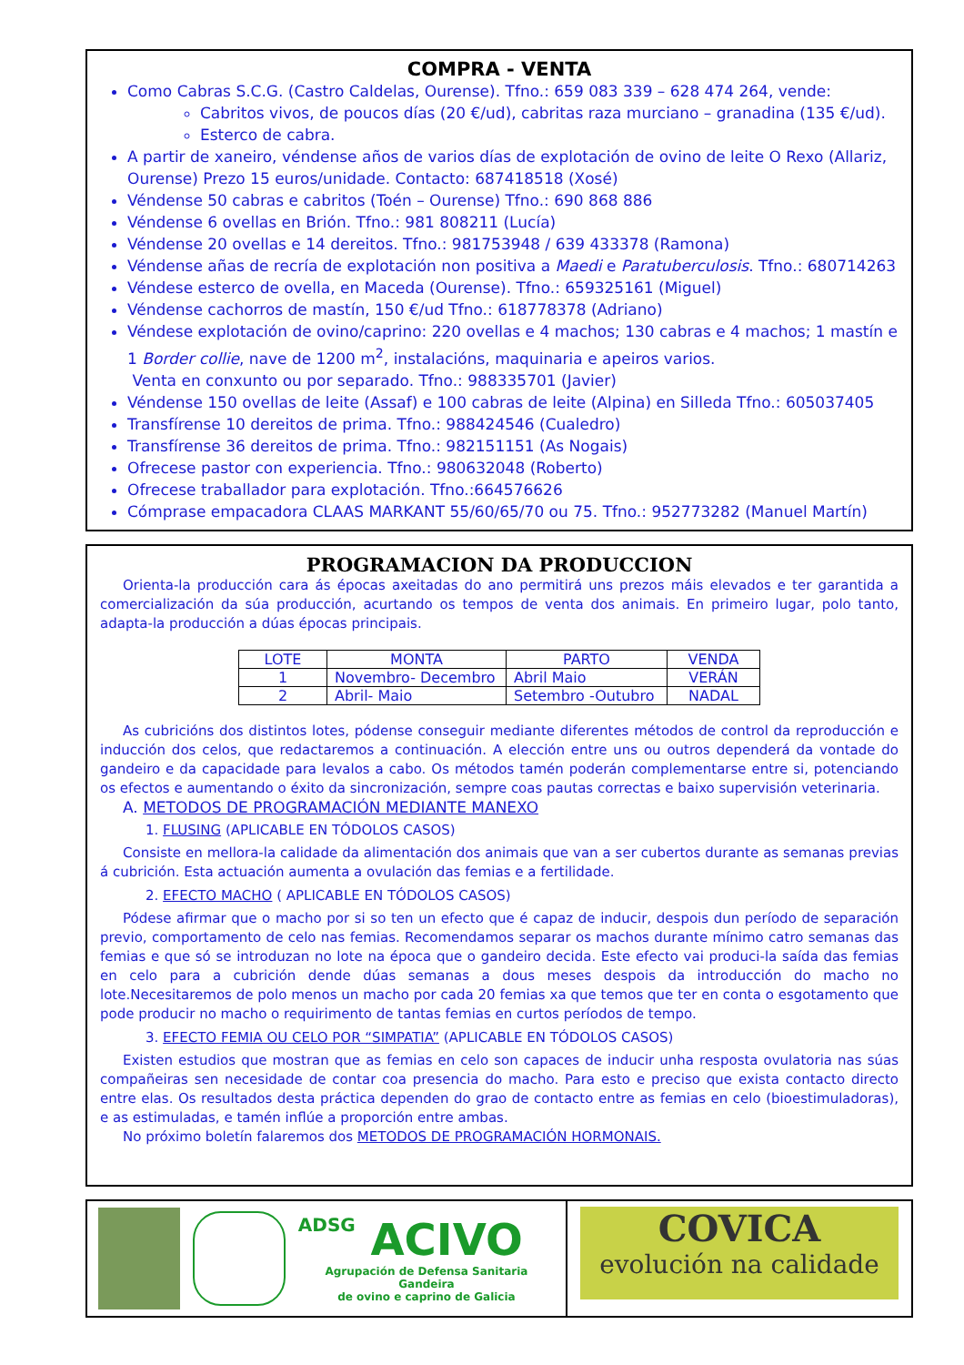COMPRA - VENTA
Como Cabras S.C.G. (Castro Caldelas, Ourense). Tfno.: 659 083 339 – 628 474 264, vende:
Cabritos vivos, de poucos días (20 €/ud), cabritas raza murciano – granadina (135 €/ud).
Esterco de cabra.
A partir de xaneiro, véndense años de varios días de explotación de ovino de leite O Rexo (Allariz, Ourense) Prezo 15 euros/unidade. Contacto: 687418518 (Xosé)
Véndense 50 cabras e cabritos (Toén – Ourense) Tfno.: 690 868 886
Véndense 6 ovellas en Brión. Tfno.: 981 808211 (Lucía)
Véndense 20 ovellas e 14 dereitos. Tfno.: 981753948 / 639 433378 (Ramona)
Véndense añas de recría de explotación non positiva a Maedi e Paratuberculosis. Tfno.: 680714263
Véndese esterco de ovella, en Maceda (Ourense). Tfno.: 659325161 (Miguel)
Véndense cachorros de mastín, 150 €/ud Tfno.: 618778378 (Adriano)
Véndese explotación de ovino/caprino: 220 ovellas e 4 machos; 130 cabras e 4 machos; 1 mastín e 1 Border collie, nave de 1200 m<sup>2</sup>, instalacións, maquinaria e apeiros varios.
Venta en conxunto ou por separado. Tfno.: 988335701 (Javier)
Véndense 150 ovellas de leite (Assaf) e 100 cabras de leite (Alpina) en Silleda Tfno.: 605037405
Transfírense 10 dereitos de prima. Tfno.: 988424546 (Cualedro)
Transfírense 36 dereitos de prima. Tfno.: 982151151 (As Nogais)
Ofrecese pastor con experiencia. Tfno.: 980632048 (Roberto)
Ofrecese traballador para explotación. Tfno.:664576626
Cómprase empacadora CLAAS MARKANT 55/60/65/70 ou 75. Tfno.: 952773282 (Manuel Martín)
PROGRAMACION DA PRODUCCION
Orienta-la producción cara ás épocas axeitadas do ano permitirá uns prezos máis elevados e ter garantida a comercialización da súa producción, acurtando os tempos de venta dos animais. En primeiro lugar, polo tanto, adapta-la producción a dúas épocas principais.
| LOTE | MONTA | PARTO | VENDA |
| --- | --- | --- | --- |
| 1 | Novembro- Decembro | Abril Maio | VERÁN |
| 2 | Abril- Maio | Setembro -Outubro | NADAL |
As cubricións dos distintos lotes, pódense conseguir mediante diferentes métodos de control da reproducción e inducción dos celos, que redactaremos a continuación. A elección entre uns ou outros dependerá da vontade do gandeiro e da capacidade para levalos a cabo. Os métodos tamén poderán complementarse entre si, potenciando os efectos e aumentando o éxito da sincronización, sempre coas pautas correctas e baixo supervisión veterinaria.
A. METODOS DE PROGRAMACIÓN MEDIANTE MANEXO
1. FLUSING (APLICABLE EN TÓDOLOS CASOS)
Consiste en mellora-la calidade da alimentación dos animais que van a ser cubertos durante as semanas previas á cubrición. Esta actuación aumenta a ovulación das femias e a fertilidade.
2. EFECTO MACHO ( APLICABLE EN TÓDOLOS CASOS)
Pódese afirmar que o macho por si so ten un efecto que é capaz de inducir, despois dun período de separación previo, comportamento de celo nas femias. Recomendamos separar os machos durante mínimo catro semanas das femias e que só se introduzan no lote na época que o gandeiro decida. Este efecto vai produci-la saída das femias en celo para a cubrición dende dúas semanas a dous meses despois da introducción do macho no lote.Necesitaremos de polo menos un macho por cada 20 femias xa que temos que ter en conta o esgotamento que pode producir no macho o requirimento de tantas femias en curtos períodos de tempo.
3. EFECTO FEMIA OU CELO POR “SIMPATIA” (APLICABLE EN TÓDOLOS CASOS)
Existen estudios que mostran que as femias en celo son capaces de inducir unha resposta ovulatoria nas súas compañeiras sen necesidade de contar coa presencia do macho. Para esto e preciso que exista contacto directo entre elas. Os resultados desta práctica dependen do grao de contacto entre as femias en celo (bioestimuladoras), e as estimuladas, e tamén inflúe a proporción entre ambas.
No próximo boletín falaremos dos METODOS DE PROGRAMACIÓN HORMONAIS.
ADSG ACIVO
Agrupación de Defensa Sanitaria Gandeira
de ovino e caprino de Galicia
COVICA
evolución na calidade